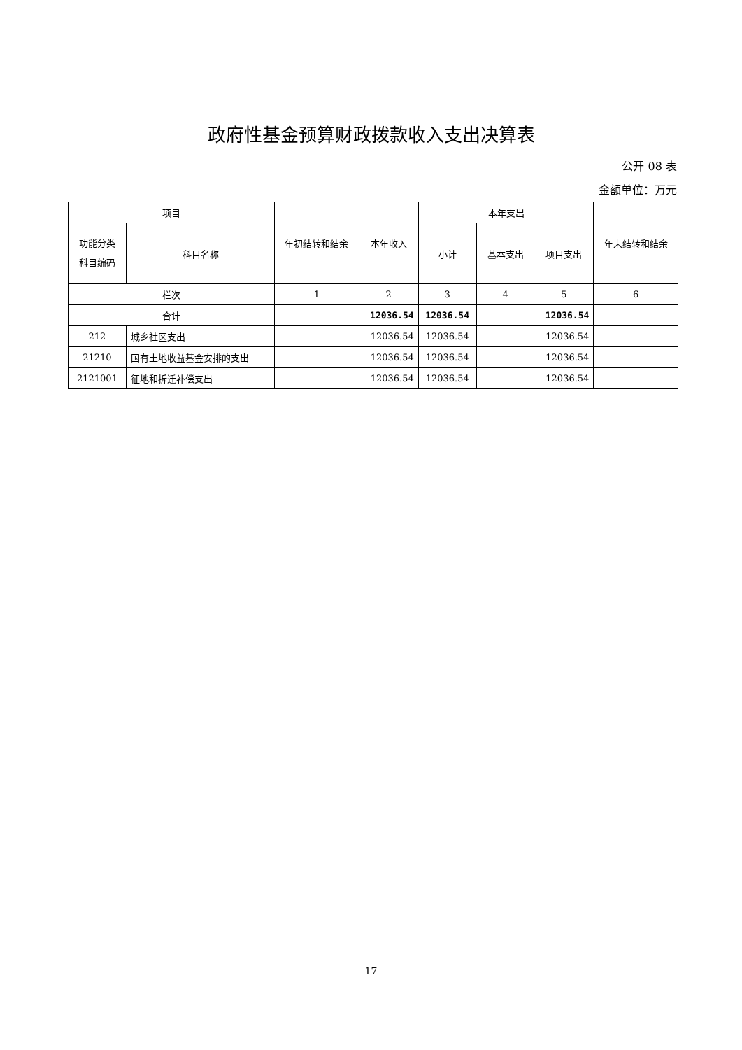政府性基金预算财政拨款收入支出决算表
公开 08 表
金额单位：万元
| 项目 | | 年初结转和结余 | 本年收入 | 本年支出 | | | 年末结转和结余 |
| --- | --- | --- | --- | --- | --- | --- | --- |
| 功能分类 科目编码 | 科目名称 | | | 小计 | 基本支出 | 项目支出 | |
| 栏次 | | 1 | 2 | 3 | 4 | 5 | 6 |
| 合计 | | | 12036.54 | 12036.54 | | 12036.54 | |
| 212 | 城乡社区支出 | | 12036.54 | 12036.54 | | 12036.54 | |
| 21210 | 国有土地收益基金安排的支出 | | 12036.54 | 12036.54 | | 12036.54 | |
| 2121001 | 征地和拆迁补偿支出 | | 12036.54 | 12036.54 | | 12036.54 | |
17